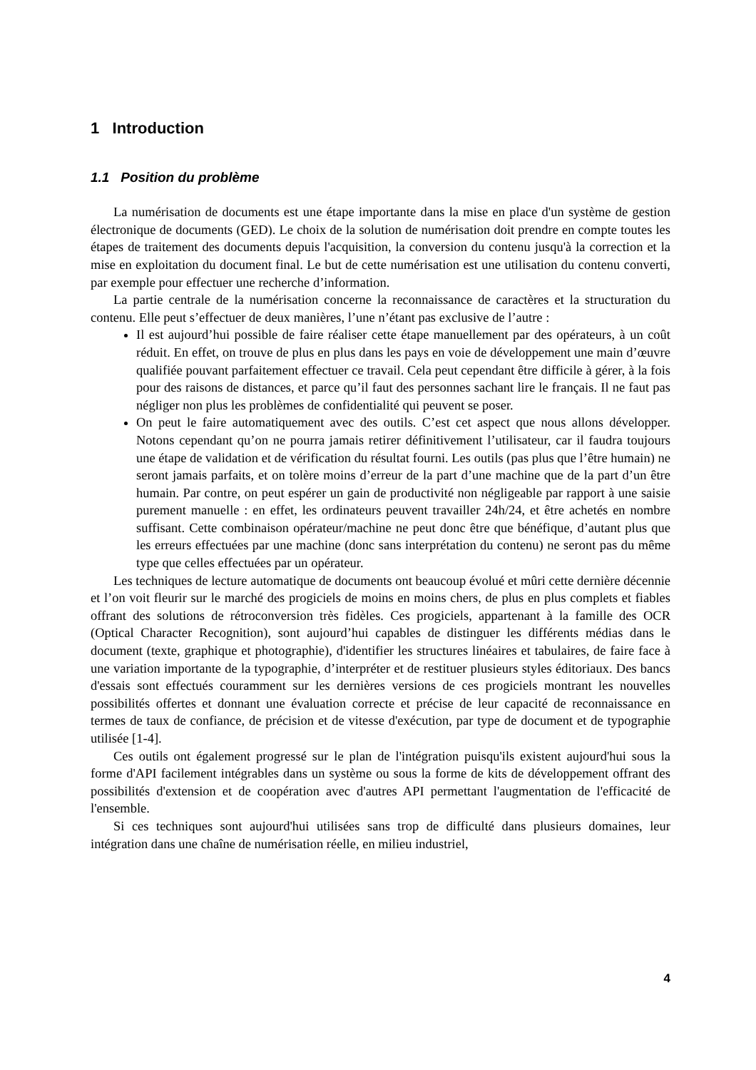1 Introduction
1.1 Position du problème
La numérisation de documents est une étape importante dans la mise en place d'un système de gestion électronique de documents (GED). Le choix de la solution de numérisation doit prendre en compte toutes les étapes de traitement des documents depuis l'acquisition, la conversion du contenu jusqu'à la correction et la mise en exploitation du document final. Le but de cette numérisation est une utilisation du contenu converti, par exemple pour effectuer une recherche d’information.
La partie centrale de la numérisation concerne la reconnaissance de caractères et la structuration du contenu. Elle peut s’effectuer de deux manières, l’une n’étant pas exclusive de l’autre :
Il est aujourd’hui possible de faire réaliser cette étape manuellement par des opérateurs, à un coût réduit. En effet, on trouve de plus en plus dans les pays en voie de développement une main d’œuvre qualifiée pouvant parfaitement effectuer ce travail. Cela peut cependant être difficile à gérer, à la fois pour des raisons de distances, et parce qu’il faut des personnes sachant lire le français. Il ne faut pas négliger non plus les problèmes de confidentialité qui peuvent se poser.
On peut le faire automatiquement avec des outils. C’est cet aspect que nous allons développer. Notons cependant qu’on ne pourra jamais retirer définitivement l’utilisateur, car il faudra toujours une étape de validation et de vérification du résultat fourni. Les outils (pas plus que l’être humain) ne seront jamais parfaits, et on tolère moins d’erreur de la part d’une machine que de la part d’un être humain. Par contre, on peut espérer un gain de productivité non négligeable par rapport à une saisie purement manuelle : en effet, les ordinateurs peuvent travailler 24h/24, et être achetés en nombre suffisant. Cette combinaison opérateur/machine ne peut donc être que bénéfique, d’autant plus que les erreurs effectuées par une machine (donc sans interprétation du contenu) ne seront pas du même type que celles effectuées par un opérateur.
Les techniques de lecture automatique de documents ont beaucoup évolué et mûri cette dernière décennie et l’on voit fleurir sur le marché des progiciels de moins en moins chers, de plus en plus complets et fiables offrant des solutions de rétroconversion très fidèles. Ces progiciels, appartenant à la famille des OCR (Optical Character Recognition), sont aujourd’hui capables de distinguer les différents médias dans le document (texte, graphique et photographie), d'identifier les structures linéaires et tabulaires, de faire face à une variation importante de la typographie, d’interpréter et de restituer plusieurs styles éditoriaux. Des bancs d'essais sont effectués couramment sur les dernières versions de ces progiciels montrant les nouvelles possibilités offertes et donnant une évaluation correcte et précise de leur capacité de reconnaissance en termes de taux de confiance, de précision et de vitesse d'exécution, par type de document et de typographie utilisée [1-4].
Ces outils ont également progressé sur le plan de l'intégration puisqu'ils existent aujourd'hui sous la forme d'API facilement intégrables dans un système ou sous la forme de kits de développement offrant des possibilités d'extension et de coopération avec d'autres API permettant l'augmentation de l'efficacité de l'ensemble.
Si ces techniques sont aujourd'hui utilisées sans trop de difficulté dans plusieurs domaines, leur intégration dans une chaîne de numérisation réelle, en milieu industriel,
4